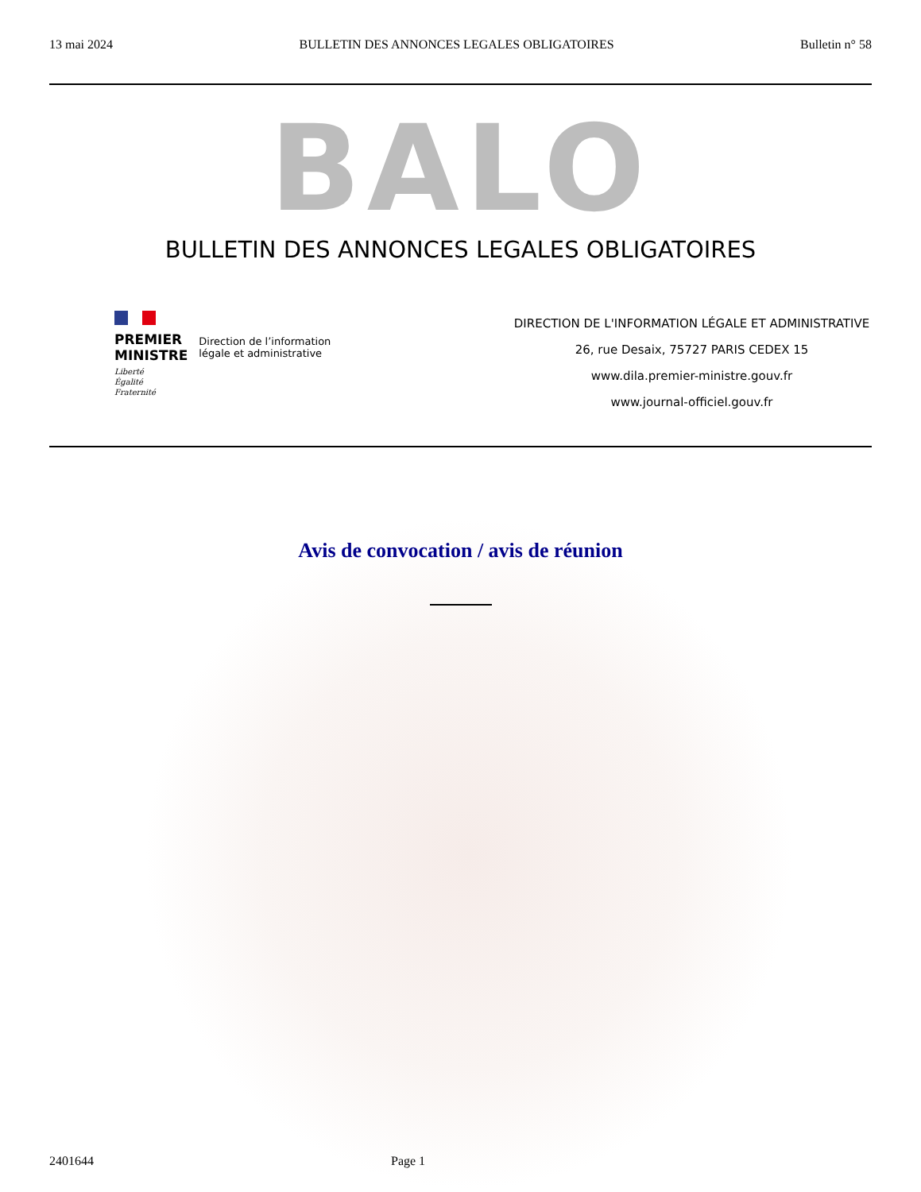13 mai 2024 BULLETIN DES ANNONCES LEGALES OBLIGATOIRES Bulletin n° 58
BALO
BULLETIN DES ANNONCES LEGALES OBLIGATOIRES
PREMIER
MINISTRE
Direction de l’information
légale et administrative
Liberté
Égalité
Fraternité
DIRECTION DE L'INFORMATION LÉGALE ET ADMINISTRATIVE
26, rue Desaix, 75727 PARIS CEDEX 15
www.dila.premier-ministre.gouv.fr
www.journal-officiel.gouv.fr
Avis de convocation / avis de réunion
2401644 Page 1